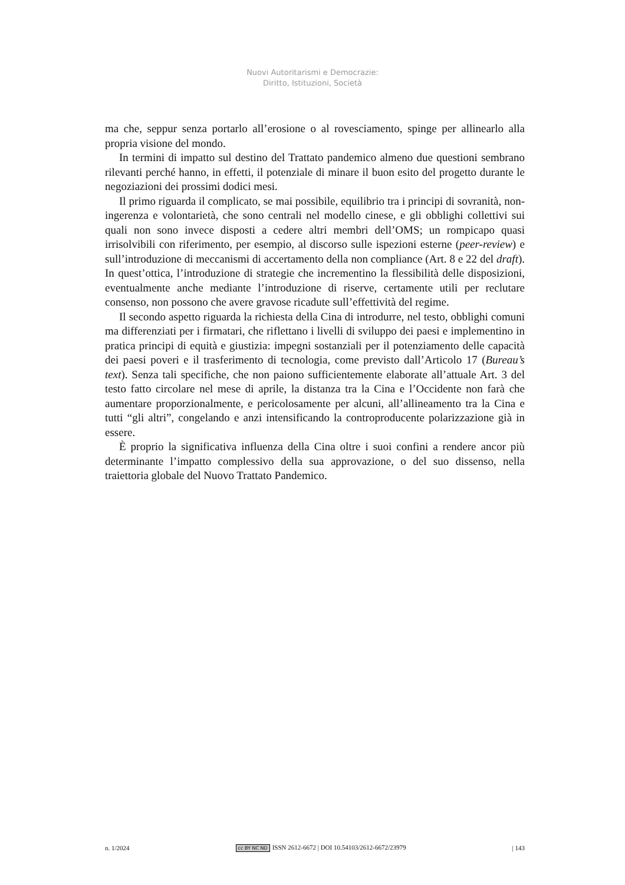Nuovi Autoritarismi e Democrazie:
Diritto, Istituzioni, Società
ma che, seppur senza portarlo all’erosione o al rovesciamento, spinge per allinearlo alla propria visione del mondo.
In termini di impatto sul destino del Trattato pandemico almeno due questioni sembrano rilevanti perché hanno, in effetti, il potenziale di minare il buon esito del progetto durante le negoziazioni dei prossimi dodici mesi.
Il primo riguarda il complicato, se mai possibile, equilibrio tra i principi di sovranità, non-ingerenza e volontarietà, che sono centrali nel modello cinese, e gli obblighi collettivi sui quali non sono invece disposti a cedere altri membri dell’OMS; un rompicapo quasi irrisolvibili con riferimento, per esempio, al discorso sulle ispezioni esterne (peer-review) e sull’introduzione di meccanismi di accertamento della non compliance (Art. 8 e 22 del draft). In quest’ottica, l’introduzione di strategie che incrementino la flessibilità delle disposizioni, eventualmente anche mediante l’introduzione di riserve, certamente utili per reclutare consenso, non possono che avere gravose ricadute sull’effettività del regime.
Il secondo aspetto riguarda la richiesta della Cina di introdurre, nel testo, obblighi comuni ma differenziati per i firmatari, che riflettano i livelli di sviluppo dei paesi e implementino in pratica principi di equità e giustizia: impegni sostanziali per il potenziamento delle capacità dei paesi poveri e il trasferimento di tecnologia, come previsto dall’Articolo 17 (Bureau’s text). Senza tali specifiche, che non paiono sufficientemente elaborate all’attuale Art. 3 del testo fatto circolare nel mese di aprile, la distanza tra la Cina e l’Occidente non farà che aumentare proporzionalmente, e pericolosamente per alcuni, all’allineamento tra la Cina e tutti “gli altri”, congelando e anzi intensificando la controproducente polarizzazione già in essere.
È proprio la significativa influenza della Cina oltre i suoi confini a rendere ancor più determinante l’impatto complessivo della sua approvazione, o del suo dissenso, nella traiettoria globale del Nuovo Trattato Pandemico.
n. 1/2024 cc BY NC ND ISSN 2612-6672 | DOI 10.54103/2612-6672/23979 | 143